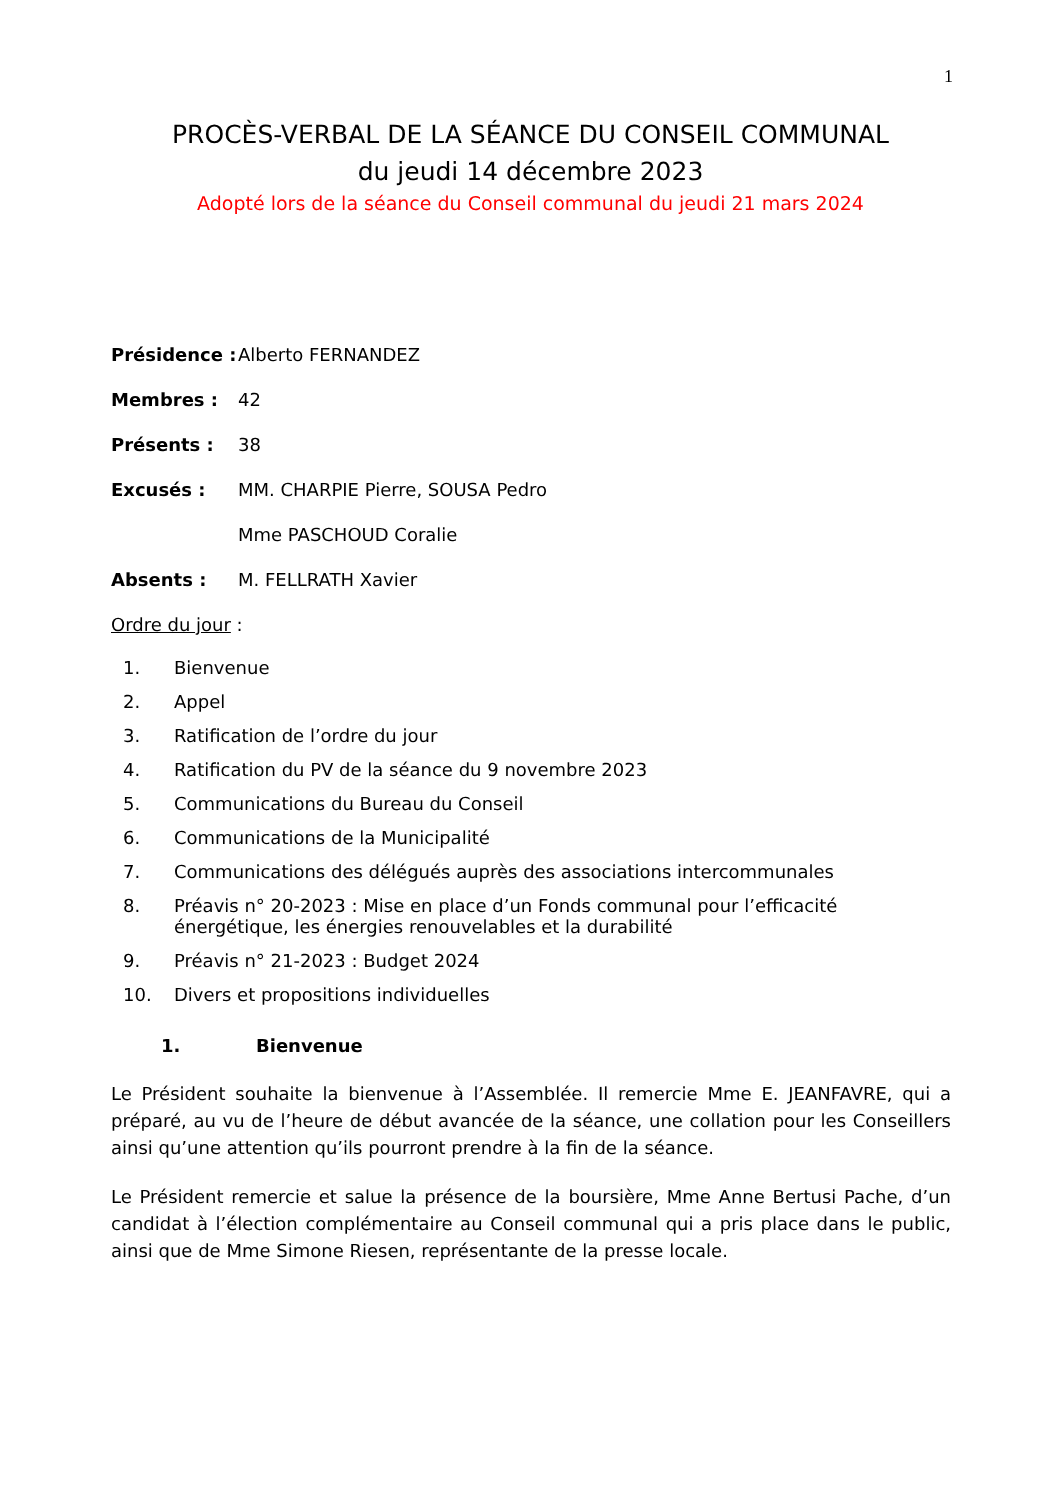1
PROCÈS-VERBAL DE LA SÉANCE DU CONSEIL COMMUNAL
du jeudi 14 décembre 2023
Adopté lors de la séance du Conseil communal du jeudi 21 mars 2024
Présidence : Alberto FERNANDEZ
Membres : 42
Présents : 38
Excusés : MM. CHARPIE Pierre, SOUSA Pedro
Mme PASCHOUD Coralie
Absents : M. FELLRATH Xavier
Ordre du jour :
1. Bienvenue
2. Appel
3. Ratification de l’ordre du jour
4. Ratification du PV de la séance du 9 novembre 2023
5. Communications du Bureau du Conseil
6. Communications de la Municipalité
7. Communications des délégués auprès des associations intercommunales
8. Préavis n° 20-2023 : Mise en place d’un Fonds communal pour l’efficacité énergétique, les énergies renouvelables et la durabilité
9. Préavis n° 21-2023 : Budget 2024
10. Divers et propositions individuelles
1. Bienvenue
Le Président souhaite la bienvenue à l’Assemblée. Il remercie Mme E. JEANFAVRE, qui a préparé, au vu de l’heure de début avancée de la séance, une collation pour les Conseillers ainsi qu’une attention qu’ils pourront prendre à la fin de la séance.
Le Président remercie et salue la présence de la boursière, Mme Anne Bertusi Pache, d’un candidat à l’élection complémentaire au Conseil communal qui a pris place dans le public, ainsi que de Mme Simone Riesen, représentante de la presse locale.